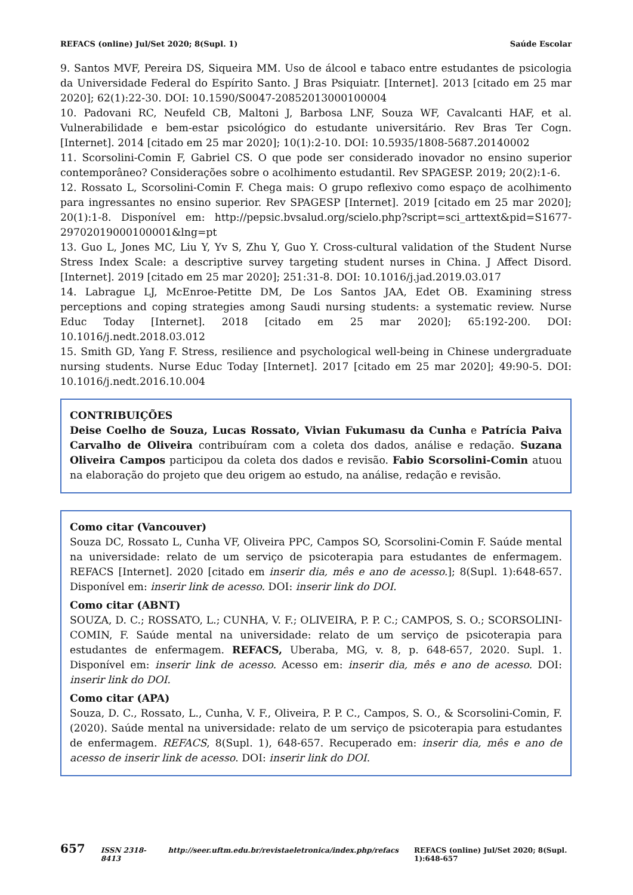REFACS (online) Jul/Set 2020; 8(Supl. 1) Saúde Escolar
9. Santos MVF, Pereira DS, Siqueira MM. Uso de álcool e tabaco entre estudantes de psicologia da Universidade Federal do Espírito Santo. J Bras Psiquiatr. [Internet]. 2013 [citado em 25 mar 2020]; 62(1):22-30. DOI: 10.1590/S0047-20852013000100004
10. Padovani RC, Neufeld CB, Maltoni J, Barbosa LNF, Souza WF, Cavalcanti HAF, et al. Vulnerabilidade e bem-estar psicológico do estudante universitário. Rev Bras Ter Cogn. [Internet]. 2014 [citado em 25 mar 2020]; 10(1):2-10. DOI: 10.5935/1808-5687.20140002
11. Scorsolini-Comin F, Gabriel CS. O que pode ser considerado inovador no ensino superior contemporâneo? Considerações sobre o acolhimento estudantil. Rev SPAGESP. 2019; 20(2):1-6.
12. Rossato L, Scorsolini-Comin F. Chega mais: O grupo reflexivo como espaço de acolhimento para ingressantes no ensino superior. Rev SPAGESP [Internet]. 2019 [citado em 25 mar 2020]; 20(1):1-8. Disponível em: http://pepsic.bvsalud.org/scielo.php?script=sci_arttext&pid=S1677-29702019000100001&lng=pt
13. Guo L, Jones MC, Liu Y, Yv S, Zhu Y, Guo Y. Cross-cultural validation of the Student Nurse Stress Index Scale: a descriptive survey targeting student nurses in China. J Affect Disord. [Internet]. 2019 [citado em 25 mar 2020]; 251:31-8. DOI: 10.1016/j.jad.2019.03.017
14. Labrague LJ, McEnroe-Petitte DM, De Los Santos JAA, Edet OB. Examining stress perceptions and coping strategies among Saudi nursing students: a systematic review. Nurse Educ Today [Internet]. 2018 [citado em 25 mar 2020]; 65:192-200. DOI: 10.1016/j.nedt.2018.03.012
15. Smith GD, Yang F. Stress, resilience and psychological well-being in Chinese undergraduate nursing students. Nurse Educ Today [Internet]. 2017 [citado em 25 mar 2020]; 49:90-5. DOI: 10.1016/j.nedt.2016.10.004
CONTRIBUIÇÕES
Deise Coelho de Souza, Lucas Rossato, Vivian Fukumasu da Cunha e Patrícia Paiva Carvalho de Oliveira contribuíram com a coleta dos dados, análise e redação. Suzana Oliveira Campos participou da coleta dos dados e revisão. Fabio Scorsolini-Comin atuou na elaboração do projeto que deu origem ao estudo, na análise, redação e revisão.
Como citar (Vancouver)
Souza DC, Rossato L, Cunha VF, Oliveira PPC, Campos SO, Scorsolini-Comin F. Saúde mental na universidade: relato de um serviço de psicoterapia para estudantes de enfermagem. REFACS [Internet]. 2020 [citado em inserir dia, mês e ano de acesso.]; 8(Supl. 1):648-657. Disponível em: inserir link de acesso. DOI: inserir link do DOI.
Como citar (ABNT)
SOUZA, D. C.; ROSSATO, L.; CUNHA, V. F.; OLIVEIRA, P. P. C.; CAMPOS, S. O.; SCORSOLINI-COMIN, F. Saúde mental na universidade: relato de um serviço de psicoterapia para estudantes de enfermagem. REFACS, Uberaba, MG, v. 8, p. 648-657, 2020. Supl. 1. Disponível em: inserir link de acesso. Acesso em: inserir dia, mês e ano de acesso. DOI: inserir link do DOI.
Como citar (APA)
Souza, D. C., Rossato, L., Cunha, V. F., Oliveira, P. P. C., Campos, S. O., & Scorsolini-Comin, F. (2020). Saúde mental na universidade: relato de um serviço de psicoterapia para estudantes de enfermagem. REFACS, 8(Supl. 1), 648-657. Recuperado em: inserir dia, mês e ano de acesso de inserir link de acesso. DOI: inserir link do DOI.
657 ISSN 2318-8413 http://seer.uftm.edu.br/revistaeletronica/index.php/refacs REFACS (online) Jul/Set 2020; 8(Supl. 1):648-657